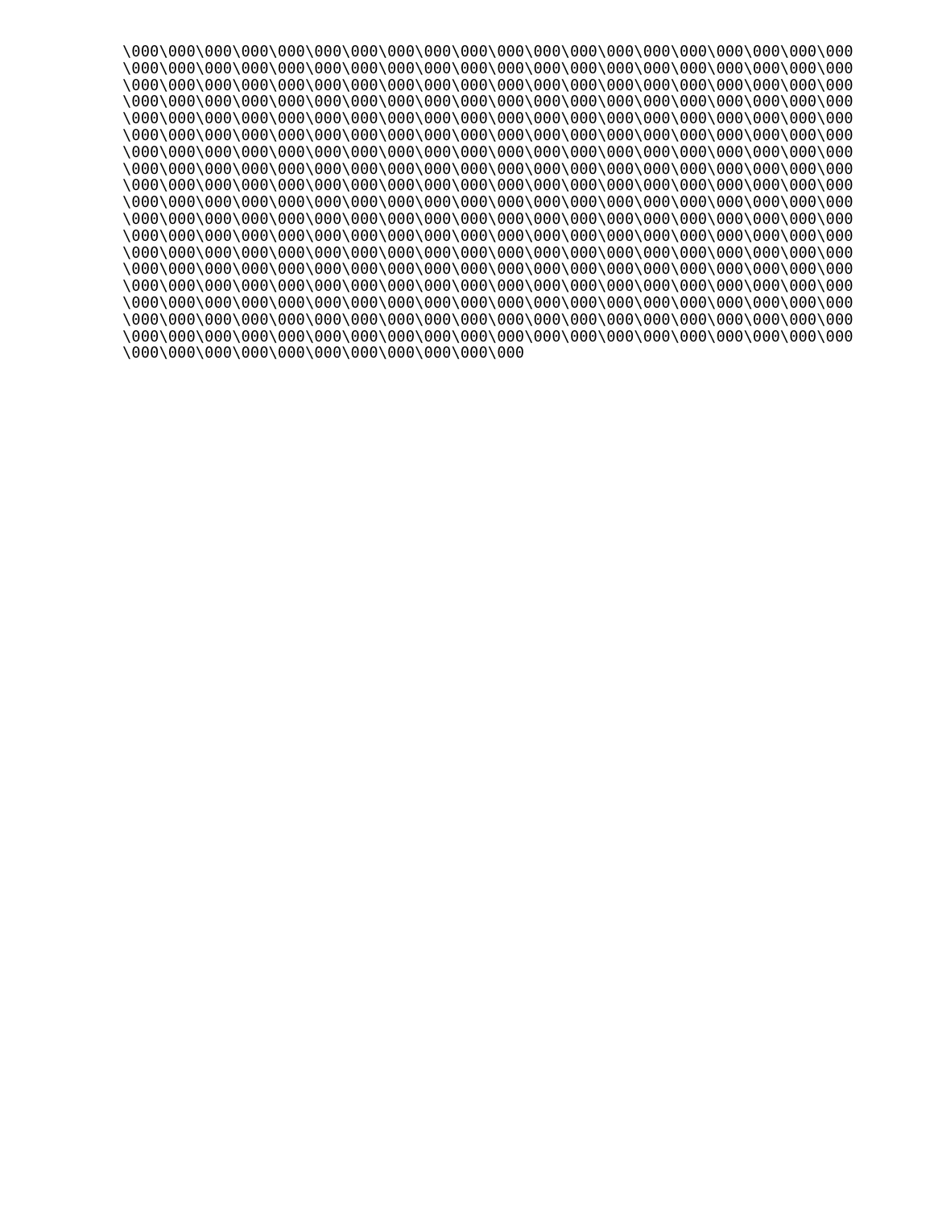\000\000\000\000\000\000\000\000\000\000\000\000\000\000\000\000\000\000\000\000
\000\000\000\000\000\000\000\000\000\000\000\000\000\000\000\000\000\000\000\000
\000\000\000\000\000\000\000\000\000\000\000\000\000\000\000\000\000\000\000\000
\000\000\000\000\000\000\000\000\000\000\000\000\000\000\000\000\000\000\000\000
\000\000\000\000\000\000\000\000\000\000\000\000\000\000\000\000\000\000\000\000
\000\000\000\000\000\000\000\000\000\000\000\000\000\000\000\000\000\000\000\000
\000\000\000\000\000\000\000\000\000\000\000\000\000\000\000\000\000\000\000\000
\000\000\000\000\000\000\000\000\000\000\000\000\000\000\000\000\000\000\000\000
\000\000\000\000\000\000\000\000\000\000\000\000\000\000\000\000\000\000\000\000
\000\000\000\000\000\000\000\000\000\000\000\000\000\000\000\000\000\000\000\000
\000\000\000\000\000\000\000\000\000\000\000\000\000\000\000\000\000\000\000\000
\000\000\000\000\000\000\000\000\000\000\000\000\000\000\000\000\000\000\000\000
\000\000\000\000\000\000\000\000\000\000\000\000\000\000\000\000\000\000\000\000
\000\000\000\000\000\000\000\000\000\000\000\000\000\000\000\000\000\000\000\000
\000\000\000\000\000\000\000\000\000\000\000\000\000\000\000\000\000\000\000\000
\000\000\000\000\000\000\000\000\000\000\000\000\000\000\000\000\000\000\000\000
\000\000\000\000\000\000\000\000\000\000\000\000\000\000\000\000\000\000\000\000
\000\000\000\000\000\000\000\000\000\000\000\000\000\000\000\000\000\000\000\000
\000\000\000\000\000\000\000\000\000\000\000